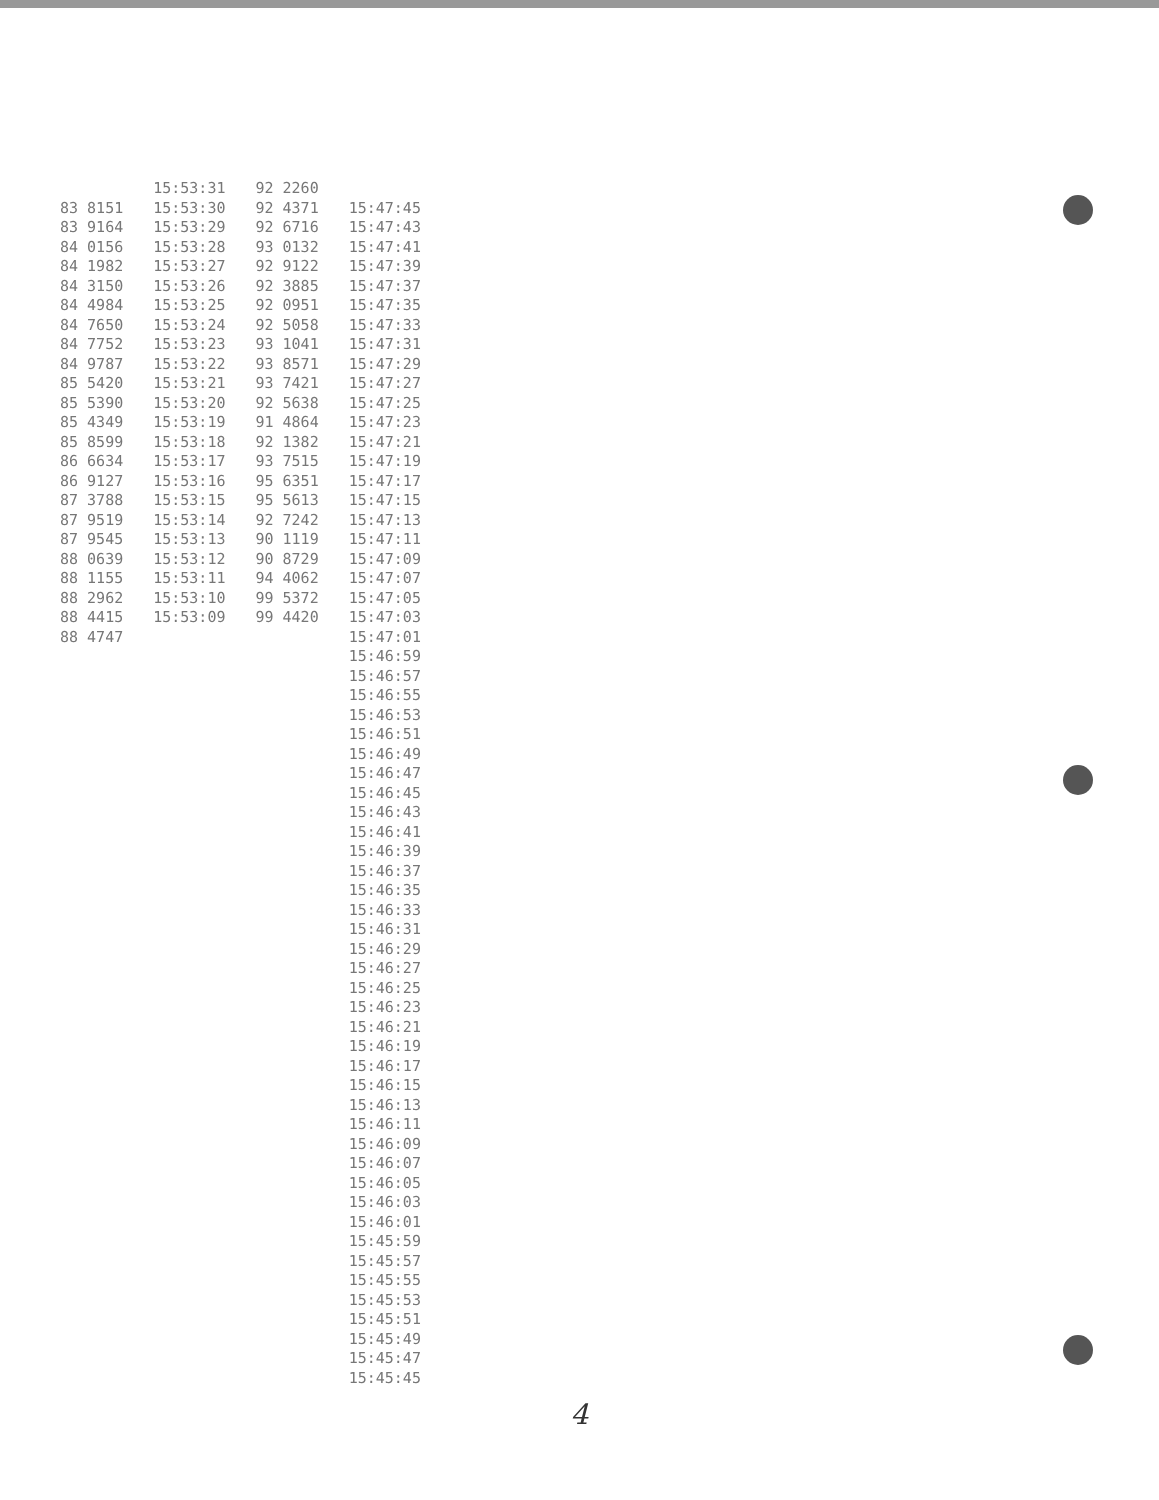83 8151 83 9164 84 0156 84 1982 84 3150 84 4984 84 7650 84 7752 84 9787 85 5420 85 5390 85 4349 85 8599 86 6634 86 9127 87 3788 87 9519 87 9545 88 0639 88 1155 88 2962 88 4415 88 4747
15:53:31 15:53:30 15:53:29 15:53:28 15:53:27 15:53:26 15:53:25 15:53:24 15:53:23 15:53:22 15:53:21 15:53:20 15:53:19 15:53:18 15:53:17 15:53:16 15:53:15 15:53:14 15:53:13 15:53:12 15:53:11 15:53:10 15:53:09
92 2260 92 4371 92 6716 93 0132 92 9122 92 3885 92 0951 92 5058 93 1041 93 8571 93 7421 92 5638 91 4864 92 1382 93 7515 95 6351 95 5613 92 7242 90 1119 90 8729 94 4062 99 5372 99 4420
15:47:45 15:47:43 15:47:41 15:47:39 15:47:37 15:47:35 15:47:33 15:47:31 15:47:29 15:47:27 15:47:25 15:47:23 15:47:21 15:47:19 15:47:17 15:47:15 15:47:13 15:47:11 15:47:09 15:47:07 15:47:05 15:47:03 15:47:01 15:46:59 15:46:57 15:46:55 15:46:53 15:46:51 15:46:49 15:46:47 15:46:45 15:46:43 15:46:41 15:46:39 15:46:37 15:46:35 15:46:33 15:46:31 15:46:29 15:46:27 15:46:25 15:46:23 15:46:21 15:46:19 15:46:17 15:46:15 15:46:13 15:46:11 15:46:09 15:46:07 15:46:05 15:46:03 15:46:01 15:45:59 15:45:57 15:45:55 15:45:53 15:45:51 15:45:49 15:45:47 15:45:45
4